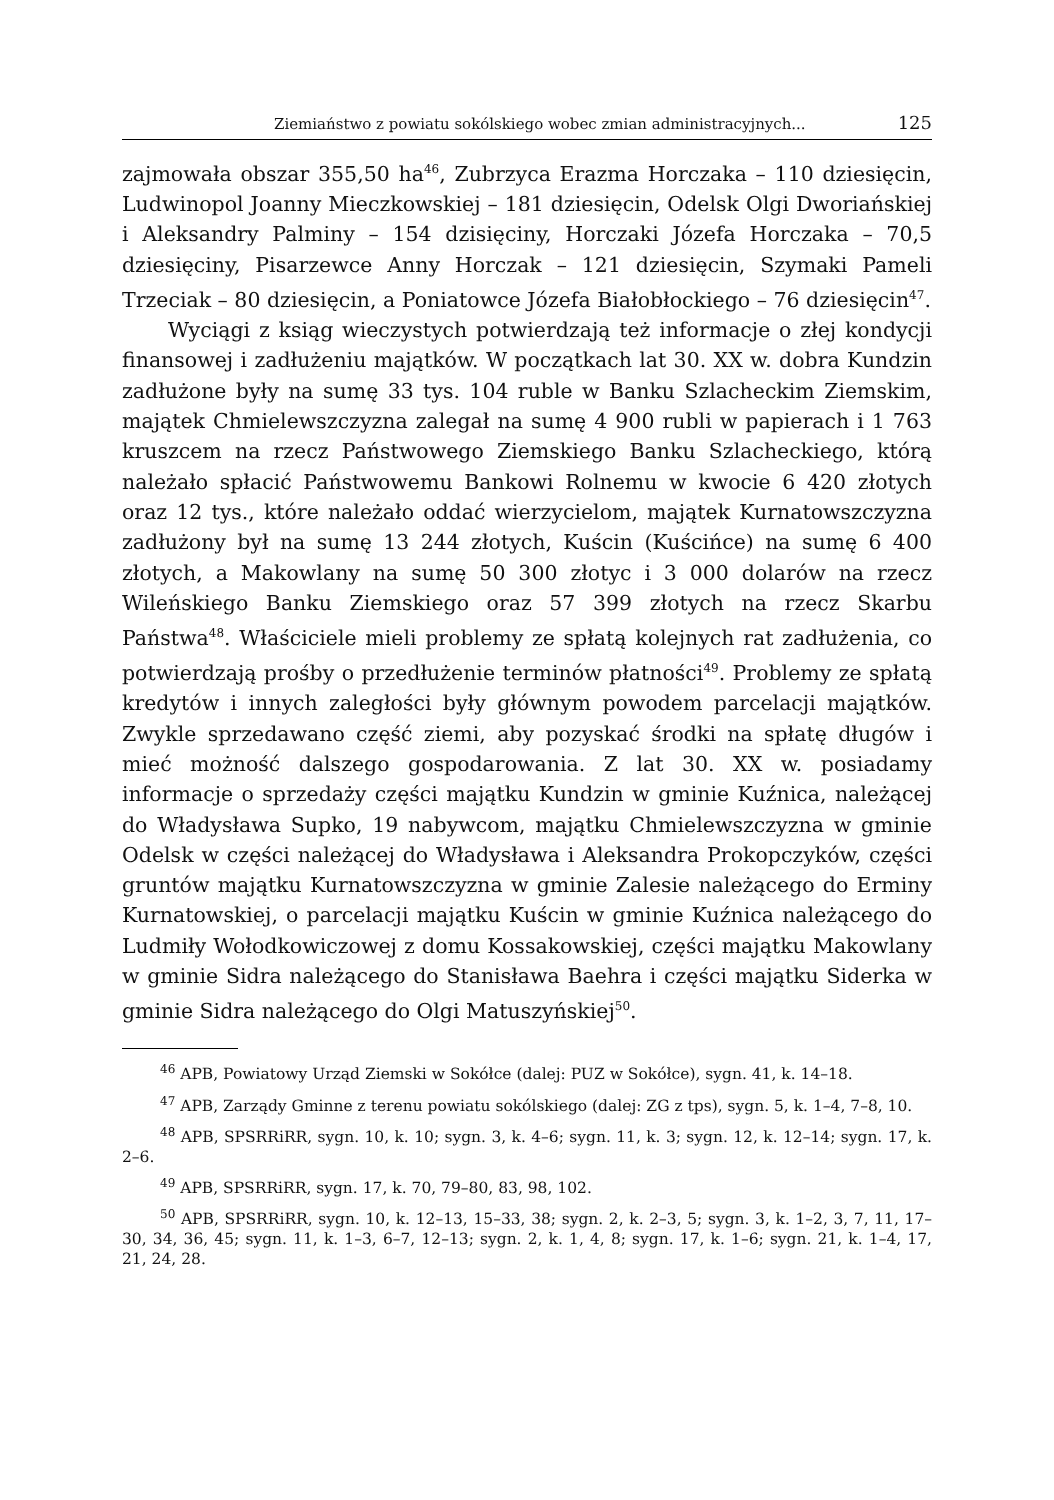Ziemiaństwo z powiatu sokólskiego wobec zmian administracyjnych... 125
zajmowała obszar 355,50 ha<sup>46</sup>, Zubrzyca Erazma Horczaka – 110 dziesięcin, Ludwinopol Joanny Mieczkowskiej – 181 dziesięcin, Odelsk Olgi Dworiańskiej i Aleksandry Palminy – 154 dzisięciny, Horczaki Józefa Horczaka – 70,5 dziesięciny, Pisarzewce Anny Horczak – 121 dziesięcin, Szymaki Pameli Trzeciak – 80 dziesięcin, a Poniatowce Józefa Białobłockiego – 76 dziesięcin<sup>47</sup>.
Wyciągi z ksiąg wieczystych potwierdzają też informacje o złej kondycji finansowej i zadłużeniu majątków. W początkach lat 30. XX w. dobra Kundzin zadłużone były na sumę 33 tys. 104 ruble w Banku Szlacheckim Ziemskim, majątek Chmielewszczyzna zalegał na sumę 4 900 rubli w papierach i 1 763 kruszcem na rzecz Państwowego Ziemskiego Banku Szlacheckiego, którą należało spłacić Państwowemu Bankowi Rolnemu w kwocie 6 420 złotych oraz 12 tys., które należało oddać wierzycielom, majątek Kurnatowszczyzna zadłużony był na sumę 13 244 złotych, Kuścin (Kuścińce) na sumę 6 400 złotych, a Makowlany na sumę 50 300 złotyc i 3 000 dolarów na rzecz Wileńskiego Banku Ziemskiego oraz 57 399 złotych na rzecz Skarbu Państwa<sup>48</sup>. Właściciele mieli problemy ze spłatą kolejnych rat zadłużenia, co potwierdzają prośby o przedłużenie terminów płatności<sup>49</sup>. Problemy ze spłatą kredytów i innych zaległości były głównym powodem parcelacji majątków. Zwykle sprzedawano część ziemi, aby pozyskać środki na spłatę długów i mieć możność dalszego gospodarowania. Z lat 30. XX w. posiadamy informacje o sprzedaży części majątku Kundzin w gminie Kuźnica, należącej do Władysława Supko, 19 nabywcom, majątku Chmielewszczyzna w gminie Odelsk w części należącej do Władysława i Aleksandra Prokopczyków, części gruntów majątku Kurnatowszczyzna w gminie Zalesie należącego do Erminy Kurnatowskiej, o parcelacji majątku Kuścin w gminie Kuźnica należącego do Ludmiły Wołodkowiczowej z domu Kossakowskiej, części majątku Makowlany w gminie Sidra należącego do Stanisława Baehra i części majątku Siderka w gminie Sidra należącego do Olgi Matuszyńskiej<sup>50</sup>.
<sup>46</sup> APB, Powiatowy Urząd Ziemski w Sokółce (dalej: PUZ w Sokółce), sygn. 41, k. 14–18.
<sup>47</sup> APB, Zarządy Gminne z terenu powiatu sokólskiego (dalej: ZG z tps), sygn. 5, k. 1–4, 7–8, 10.
<sup>48</sup> APB, SPSRRiRR, sygn. 10, k. 10; sygn. 3, k. 4–6; sygn. 11, k. 3; sygn. 12, k. 12–14; sygn. 17, k. 2–6.
<sup>49</sup> APB, SPSRRiRR, sygn. 17, k. 70, 79–80, 83, 98, 102.
<sup>50</sup> APB, SPSRRiRR, sygn. 10, k. 12–13, 15–33, 38; sygn. 2, k. 2–3, 5; sygn. 3, k. 1–2, 3, 7, 11, 17–30, 34, 36, 45; sygn. 11, k. 1–3, 6–7, 12–13; sygn. 2, k. 1, 4, 8; sygn. 17, k. 1–6; sygn. 21, k. 1–4, 17, 21, 24, 28.